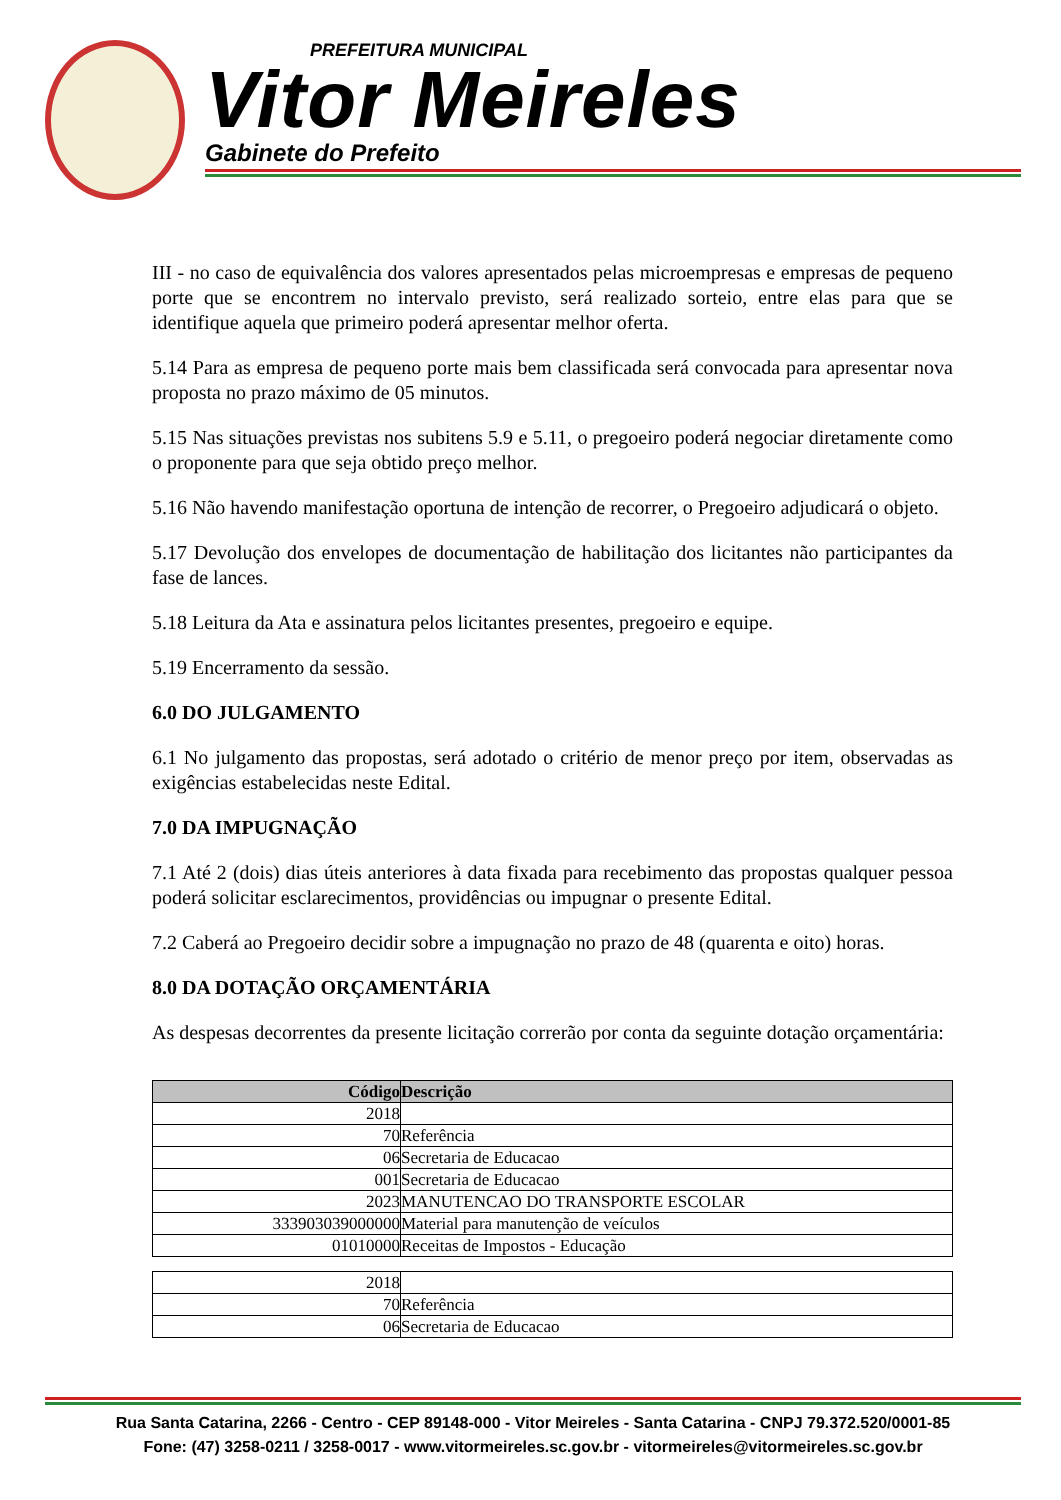PREFEITURA MUNICIPAL
Vitor Meireles
Gabinete do Prefeito
III - no caso de equivalência dos valores apresentados pelas microempresas e empresas de pequeno porte que se encontrem no intervalo previsto, será realizado sorteio, entre elas para que se identifique aquela que primeiro poderá apresentar melhor oferta.
5.14 Para as empresa de pequeno porte mais bem classificada será convocada para apresentar nova proposta no prazo máximo de 05 minutos.
5.15 Nas situações previstas nos subitens 5.9 e 5.11, o pregoeiro poderá negociar diretamente como o proponente para que seja obtido preço melhor.
5.16 Não havendo manifestação oportuna de intenção de recorrer, o Pregoeiro adjudicará o objeto.
5.17 Devolução dos envelopes de documentação de habilitação dos licitantes não participantes da fase de lances.
5.18 Leitura da Ata e assinatura pelos licitantes presentes, pregoeiro e equipe.
5.19 Encerramento da sessão.
6.0 DO JULGAMENTO
6.1 No julgamento das propostas, será adotado o critério de menor preço por item, observadas as exigências estabelecidas neste Edital.
7.0 DA IMPUGNAÇÃO
7.1 Até 2 (dois) dias úteis anteriores à data fixada para recebimento das propostas qualquer pessoa poderá solicitar esclarecimentos, providências ou impugnar o presente Edital.
7.2 Caberá ao Pregoeiro decidir sobre a impugnação no prazo de 48 (quarenta e oito) horas.
8.0 DA DOTAÇÃO ORÇAMENTÁRIA
As despesas decorrentes da presente licitação correrão por conta da seguinte dotação orçamentária:
| Código | Descrição |
| --- | --- |
| 2018 | |
| 70 | Referência |
| 06 | Secretaria de Educacao |
| 001 | Secretaria de Educacao |
| 2023 | MANUTENCAO DO TRANSPORTE ESCOLAR |
| 333903039000000 | Material para manutenção de veículos |
| 01010000 | Receitas de Impostos - Educação |
| 2018 | |
| 70 | Referência |
| 06 | Secretaria de Educacao |
Rua Santa Catarina, 2266 - Centro - CEP 89148-000 - Vitor Meireles - Santa Catarina - CNPJ 79.372.520/0001-85
Fone: (47) 3258-0211 / 3258-0017 - www.vitormeireles.sc.gov.br - vitormeireles@vitormeireles.sc.gov.br